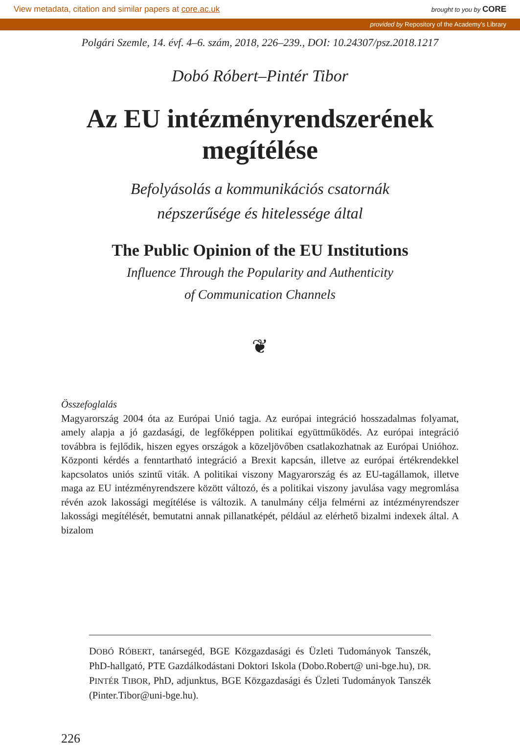View metadata, citation and similar papers at core.ac.uk brought to you by CORE
provided by Repository of the Academy's Library
Polgári Szemle, 14. évf. 4–6. szám, 2018, 226–239., DOI: 10.24307/psz.2018.1217
Dobó Róbert–Pintér Tibor
Az EU intézményrendszerének
megítélése
Befolyásolás a kommunikációs csatornák
népszerűsége és hitelessége által
The Public Opinion of the EU Institutions
Influence Through the Popularity and Authenticity
of Communication Channels
❦
Összefoglalás
Magyarország 2004 óta az Európai Unió tagja. Az európai integráció hosszadalmas folyamat, amely alapja a jó gazdasági, de legfőképpen politikai együttműködés. Az európai integráció továbbra is fejlődik, hiszen egyes országok a közeljövőben csatlakozhatnak az Európai Unióhoz. Központi kérdés a fenntartható integráció a Brexit kapcsán, illetve az európai értékrendekkel kapcsolatos uniós szintű viták. A politikai viszony Magyarország és az EU-tagállamok, illetve maga az EU intézményrendszere között változó, és a politikai viszony javulása vagy megromlása révén azok lakossági megítélése is változik. A tanulmány célja felmérni az intézményrendszer lakossági megítélését, bemutatni annak pillanatképét, például az elérhető bizalmi indexek által. A bizalom
DOBÓ RÓBERT, tanársegéd, BGE Közgazdasági és Üzleti Tudományok Tanszék, PhD-hallgató, PTE Gazdálkodástani Doktori Iskola (Dobo.Robert@ uni-bge.hu), DR. PINTÉR TIBOR, PhD, adjunktus, BGE Közgazdasági és Üzleti Tudományok Tanszék (Pinter.Tibor@uni-bge.hu).
226